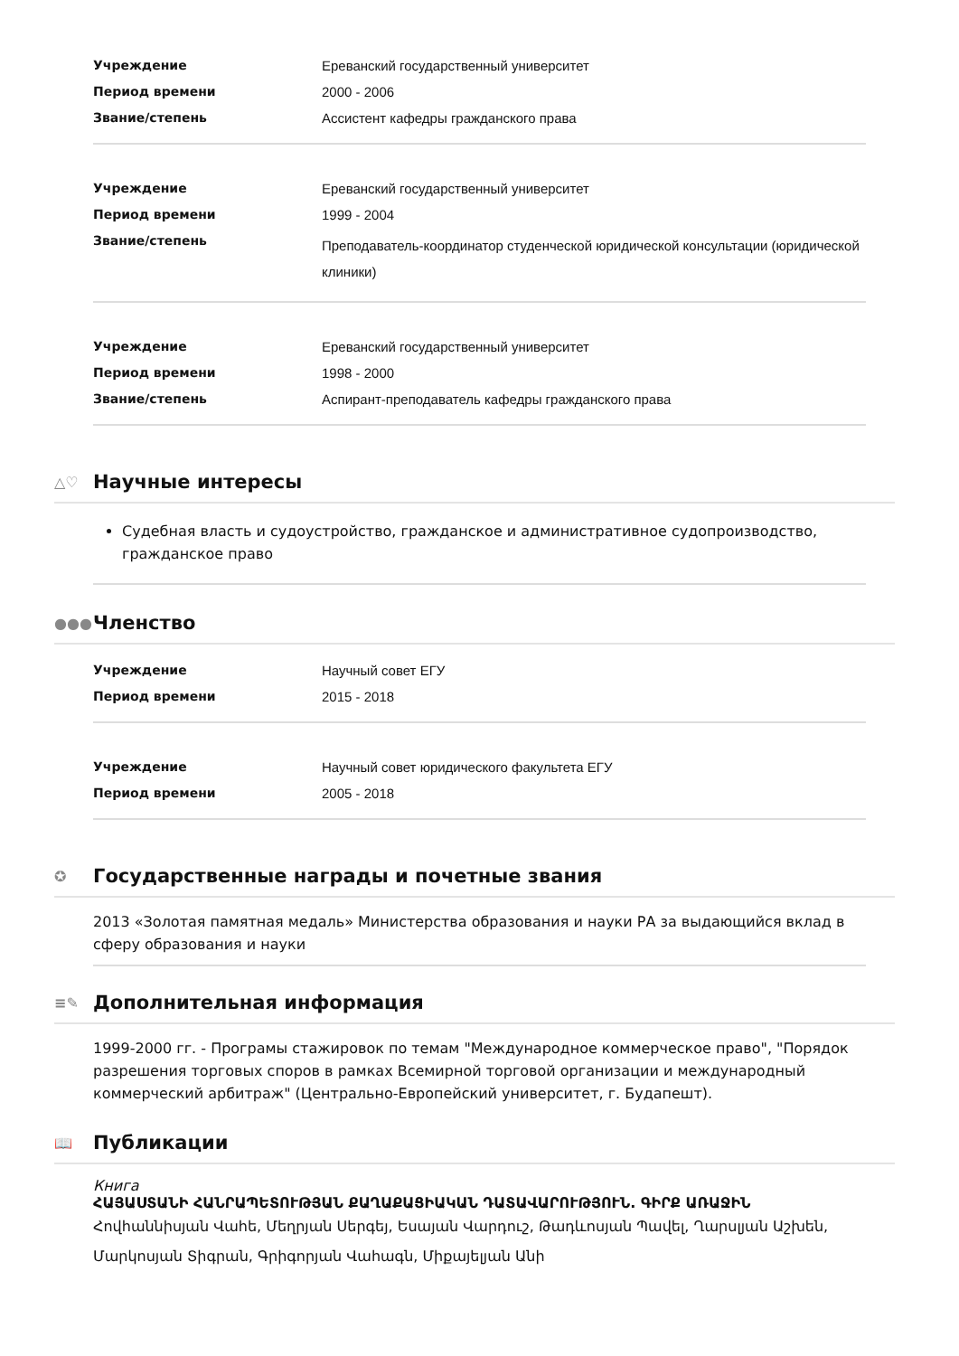| Учреждение | Ереванский государственный университет |
| Период времени | 2000 - 2006 |
| Звание/степень | Ассистент кафедры гражданского права |
| Учреждение | Ереванский государственный университет |
| Период времени | 1999 - 2004 |
| Звание/степень | Преподаватель-координатор студенческой юридической консультации (юридической клиники) |
| Учреждение | Ереванский государственный университет |
| Период времени | 1998 - 2000 |
| Звание/степень | Аспирант-преподаватель кафедры гражданского права |
△♡ Научные интересы
Судебная власть и судоустройство, гражданское и административное судопроизводство, гражданское право
●●● Членство
| Учреждение | Научный совет ЕГУ |
| Период времени | 2015 - 2018 |
| Учреждение | Научный совет юридического факультета ЕГУ |
| Период времени | 2005 - 2018 |
✪ Государственные награды и почетные звания
2013 «Золотая памятная медаль» Министерства образования и науки РА за выдающийся вклад в сферу образования и науки
≡✎ Дополнительная информация
1999-2000 гг. - Програмы стажировок по темам "Международное коммерческое право", "Порядок разрешения торговых споров в рамках Всемирной торговой организации и международный коммерческий арбитраж" (Центрально-Европейский университет, г. Будапешт).
📖 Публикации
Книга
ՀԱՅԱՍՏԱՆԻ ՀԱՆՐԱՊԵՏՈՒԹՅԱՆ ՔԱՂԱՔԱՑԻԱԿԱՆ ԴԱՏԱՎԱՐՈՒԹՅՈՒՆ. ԳԻՐՔ ԱՌԱՋԻՆ
Հովհաննիսյան Վահե, Մեղրյան Սերգեյ, Եսայան Վարդուշ, Թադևոսյան Պավել, Ղարսլյան Աշխեն, Մարկոսյան Տիգրան, Գրիգորյան Վահագն, Միքայելյան Անի